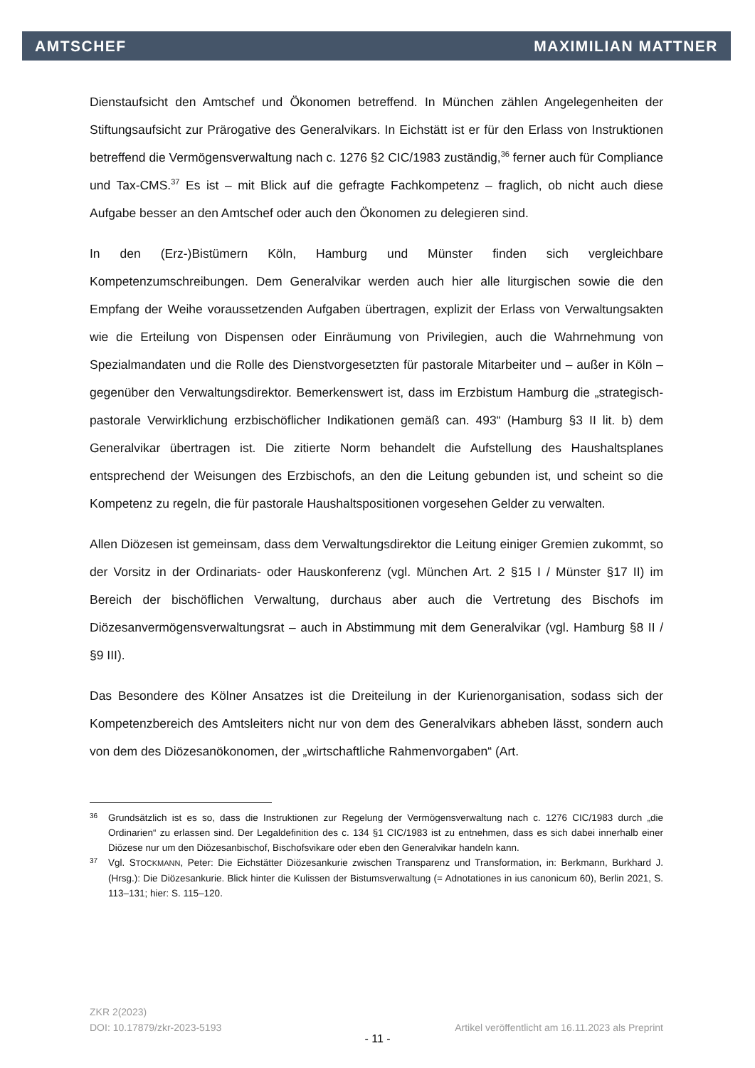AMTSCHEF MAXIMILIAN MATTNER
Dienstaufsicht den Amtschef und Ökonomen betreffend. In München zählen Angelegenheiten der Stiftungsaufsicht zur Prärogative des Generalvikars. In Eichstätt ist er für den Erlass von Instruktionen betreffend die Vermögensverwaltung nach c. 1276 §2 CIC/1983 zuständig,<sup>36</sup> ferner auch für Compliance und Tax-CMS.<sup>37</sup> Es ist – mit Blick auf die gefragte Fachkompetenz – fraglich, ob nicht auch diese Aufgabe besser an den Amtschef oder auch den Ökonomen zu delegieren sind.
In den (Erz-)Bistümern Köln, Hamburg und Münster finden sich vergleichbare Kompetenzumschreibungen. Dem Generalvikar werden auch hier alle liturgischen sowie die den Empfang der Weihe voraussetzenden Aufgaben übertragen, explizit der Erlass von Verwaltungsakten wie die Erteilung von Dispensen oder Einräumung von Privilegien, auch die Wahrnehmung von Spezialmandaten und die Rolle des Dienstvorgesetzten für pastorale Mitarbeiter und – außer in Köln – gegenüber den Verwaltungsdirektor. Bemerkenswert ist, dass im Erzbistum Hamburg die „strategisch-pastorale Verwirklichung erzbischöflicher Indikationen gemäß can. 493“ (Hamburg §3 II lit. b) dem Generalvikar übertragen ist. Die zitierte Norm behandelt die Aufstellung des Haushaltsplanes entsprechend der Weisungen des Erzbischofs, an den die Leitung gebunden ist, und scheint so die Kompetenz zu regeln, die für pastorale Haushaltspositionen vorgesehen Gelder zu verwalten.
Allen Diözesen ist gemeinsam, dass dem Verwaltungsdirektor die Leitung einiger Gremien zukommt, so der Vorsitz in der Ordinariats- oder Hauskonferenz (vgl. München Art. 2 §15 I / Münster §17 II) im Bereich der bischöflichen Verwaltung, durchaus aber auch die Vertretung des Bischofs im Diözesanvermögensverwaltungsrat – auch in Abstimmung mit dem Generalvikar (vgl. Hamburg §8 II / §9 III).
Das Besondere des Kölner Ansatzes ist die Dreiteilung in der Kurienorganisation, sodass sich der Kompetenzbereich des Amtsleiters nicht nur von dem des Generalvikars abheben lässt, sondern auch von dem des Diözesanökonomen, der „wirtschaftliche Rahmenvorgaben“ (Art.
36 Grundsätzlich ist es so, dass die Instruktionen zur Regelung der Vermögensverwaltung nach c. 1276 CIC/1983 durch „die Ordinarien“ zu erlassen sind. Der Legaldefinition des c. 134 §1 CIC/1983 ist zu entnehmen, dass es sich dabei innerhalb einer Diözese nur um den Diözesanbischof, Bischofsvikare oder eben den Generalvikar handeln kann.
37 Vgl. STOCKMANN, Peter: Die Eichstätter Diözesankurie zwischen Transparenz und Transformation, in: Berkmann, Burkhard J. (Hrsg.): Die Diözesankurie. Blick hinter die Kulissen der Bistumsverwaltung (= Adnotationes in ius canonicum 60), Berlin 2021, S. 113–131; hier: S. 115–120.
ZKR 2(2023)
DOI: 10.17879/zkr-2023-5193 Artikel veröffentlicht am 16.11.2023 als Preprint
- 11 -